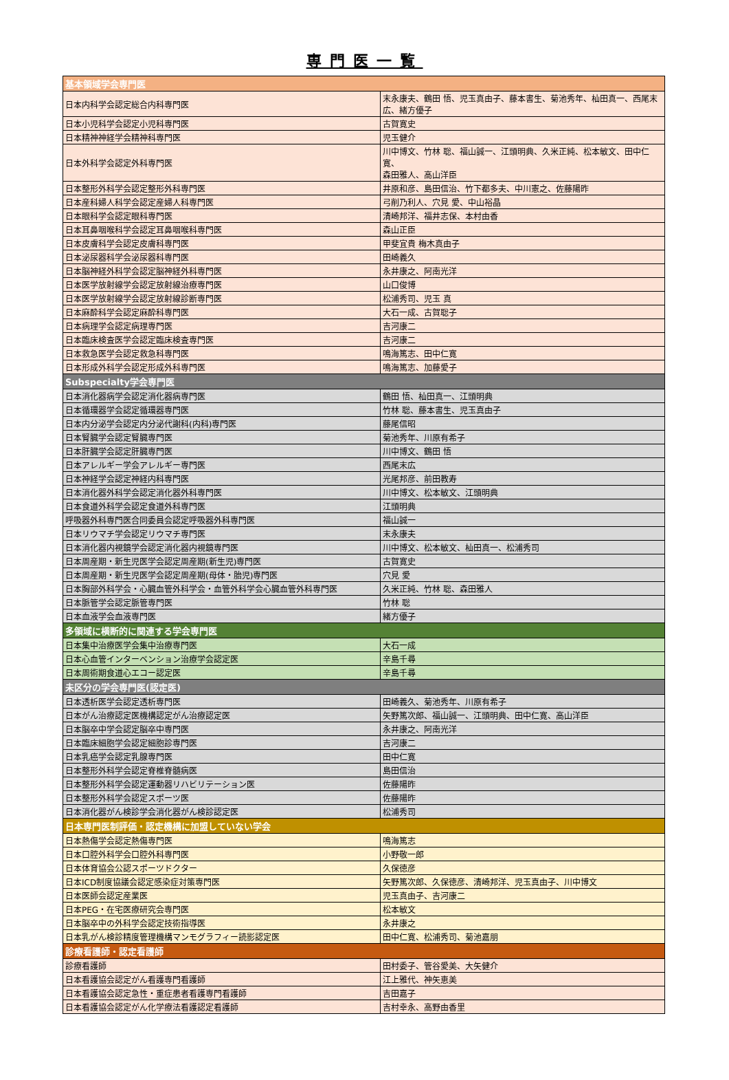専門医一覧
| 基本領域学会専門医 | |
| --- | --- |
| 日本内科学会認定総合内科専門医 | 末永康夫、鶴田 悟、児玉真由子、藤本書生、菊池秀年、杣田真一、西尾末広、緒方優子 |
| 日本小児科学会認定小児科専門医 | 古賀寛史 |
| 日本精神神経学会精神科専門医 | 児玉健介 |
| 日本外科学会認定外科専門医 | 川中博文、竹林 聡、福山誠一、江頭明典、久米正純、松本敏文、田中仁寛、 森田雅人、高山洋臣 |
| 日本整形外科学会認定整形外科専門医 | 井原和彦、島田信治、竹下都多夫、中川憲之、佐藤陽昨 |
| 日本産科婦人科学会認定産婦人科専門医 | 弓削乃利人、穴見 愛、中山裕晶 |
| 日本眼科学会認定眼科専門医 | 清崎邦洋、福井志保、本村由香 |
| 日本耳鼻咽喉科学会認定耳鼻咽喉科専門医 | 森山正臣 |
| 日本皮膚科学会認定皮膚科専門医 | 甲斐宜貴 梅木真由子 |
| 日本泌尿器科学会泌尿器科専門医 | 田崎義久 |
| 日本脳神経外科学会認定脳神経外科専門医 | 永井康之、阿南光洋 |
| 日本医学放射線学会認定放射線治療専門医 | 山口俊博 |
| 日本医学放射線学会認定放射線診断専門医 | 松浦秀司、児玉 真 |
| 日本麻酔科学会認定麻酔科専門医 | 大石一成、古賀聡子 |
| 日本病理学会認定病理専門医 | 吉河康二 |
| 日本臨床検査医学会認定臨床検査専門医 | 吉河康二 |
| 日本救急医学会認定救急科専門医 | 鳴海篤志、田中仁寛 |
| 日本形成外科学会認定形成外科専門医 | 鳴海篤志、加藤愛子 |
| Subspecialty学会専門医 | |
| 日本消化器病学会認定消化器病専門医 | 鶴田 悟、杣田真一、江頭明典 |
| 日本循環器学会認定循環器専門医 | 竹林 聡、藤本書生、児玉真由子 |
| 日本内分泌学会認定内分泌代謝科(内科)専門医 | 藤尾信昭 |
| 日本腎臓学会認定腎臓専門医 | 菊池秀年、川原有希子 |
| 日本肝臓学会認定肝臓専門医 | 川中博文、鶴田 悟 |
| 日本アレルギー学会アレルギー専門医 | 西尾末広 |
| 日本神経学会認定神経内科専門医 | 光尾邦彦、前田教寿 |
| 日本消化器外科学会認定消化器外科専門医 | 川中博文、松本敏文、江頭明典 |
| 日本食道外科学会認定食道外科専門医 | 江頭明典 |
| 呼吸器外科専門医合同委員会認定呼吸器外科専門医 | 福山誠一 |
| 日本リウマチ学会認定リウマチ専門医 | 末永康夫 |
| 日本消化器内視鏡学会認定消化器内視鏡専門医 | 川中博文、松本敏文、杣田真一、松浦秀司 |
| 日本周産期・新生児医学会認定周産期(新生児)専門医 | 古賀寛史 |
| 日本周産期・新生児医学会認定周産期(母体・胎児)専門医 | 穴見 愛 |
| 日本胸部外科学会・心臓血管外科学会・血管外科学会心臓血管外科専門医 | 久米正純、竹林 聡、森田雅人 |
| 日本脈管学会認定脈管専門医 | 竹林 聡 |
| 日本血液学会血液専門医 | 緒方優子 |
| 多領域に横断的に関連する学会専門医 | |
| 日本集中治療医学会集中治療専門医 | 大石一成 |
| 日本心血管インターベンション治療学会認定医 | 辛島千尋 |
| 日本周術期食道心エコー認定医 | 辛島千尋 |
| 未区分の学会専門医(認定医) | |
| 日本透析医学会認定透析専門医 | 田崎義久、菊池秀年、川原有希子 |
| 日本がん治療認定医機構認定がん治療認定医 | 矢野篤次郎、福山誠一、江頭明典、田中仁寛、高山洋臣 |
| 日本脳卒中学会認定脳卒中専門医 | 永井康之、阿南光洋 |
| 日本臨床細胞学会認定細胞診専門医 | 吉河康二 |
| 日本乳癌学会認定乳腺専門医 | 田中仁寛 |
| 日本整形外科学会認定脊椎脊髄病医 | 島田信治 |
| 日本整形外科学会認定運動器リハビリテーション医 | 佐藤陽昨 |
| 日本整形外科学会認定スポーツ医 | 佐藤陽昨 |
| 日本消化器がん検診学会消化器がん検診認定医 | 松浦秀司 |
| 日本専門医制評価・認定機構に加盟していない学会 | |
| 日本熱傷学会認定熱傷専門医 | 鳴海篤志 |
| 日本口腔外科学会口腔外科専門医 | 小野敬一郎 |
| 日本体育協会公認スポーツドクター | 久保徳彦 |
| 日本ICD制度協議会認定感染症対策専門医 | 矢野篤次郎、久保徳彦、清崎邦洋、児玉真由子、川中博文 |
| 日本医師会認定産業医 | 児玉真由子、吉河康二 |
| 日本PEG・在宅医療研究会専門医 | 松本敏文 |
| 日本脳卒中の外科学会認定技術指導医 | 永井康之 |
| 日本乳がん検診精度管理機構マンモグラフィー読影認定医 | 田中仁寛、松浦秀司、菊池嘉朋 |
| 診療看護師・認定看護師 | |
| 診療看護師 | 田村委子、管谷愛美、大矢健介 |
| 日本看護協会認定がん看護専門看護師 | 江上雅代、神矢恵美 |
| 日本看護協会認定急性・重症患者看護専門看護師 | 吉田嘉子 |
| 日本看護協会認定がん化学療法看護認定看護師 | 吉村幸永、高野由香里 |